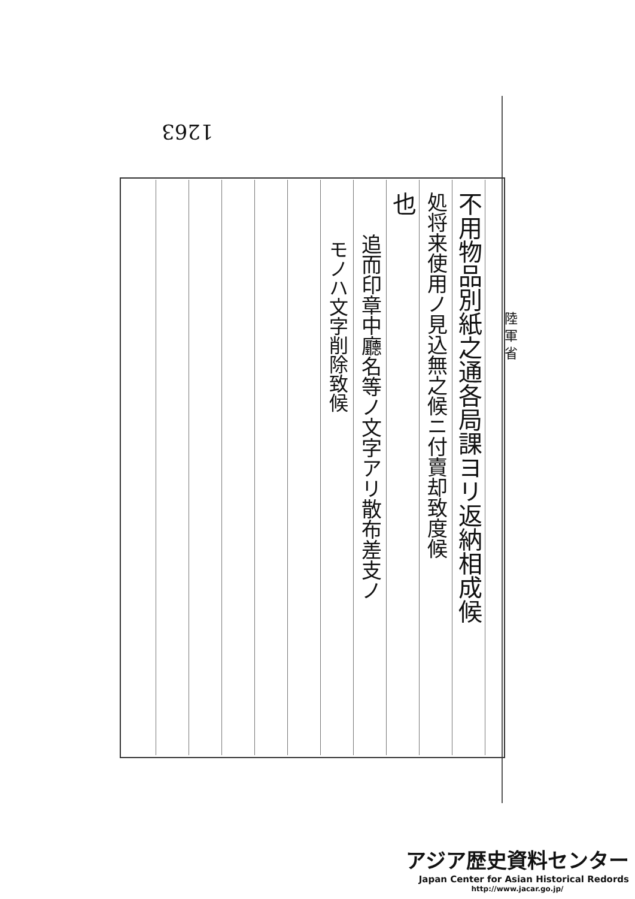1263
陸 軍 省
不用物品別紙之通各局課ヨリ返納相成候
処将来使用ノ見込無之候ニ付賣却致度候
也
追而印章中廳名等ノ文字アリ散布差支ノ
モノハ文字削除致候
アジア歴史資料センター
Japan Center for Asian Historical Redords
http://www.jacar.go.jp/